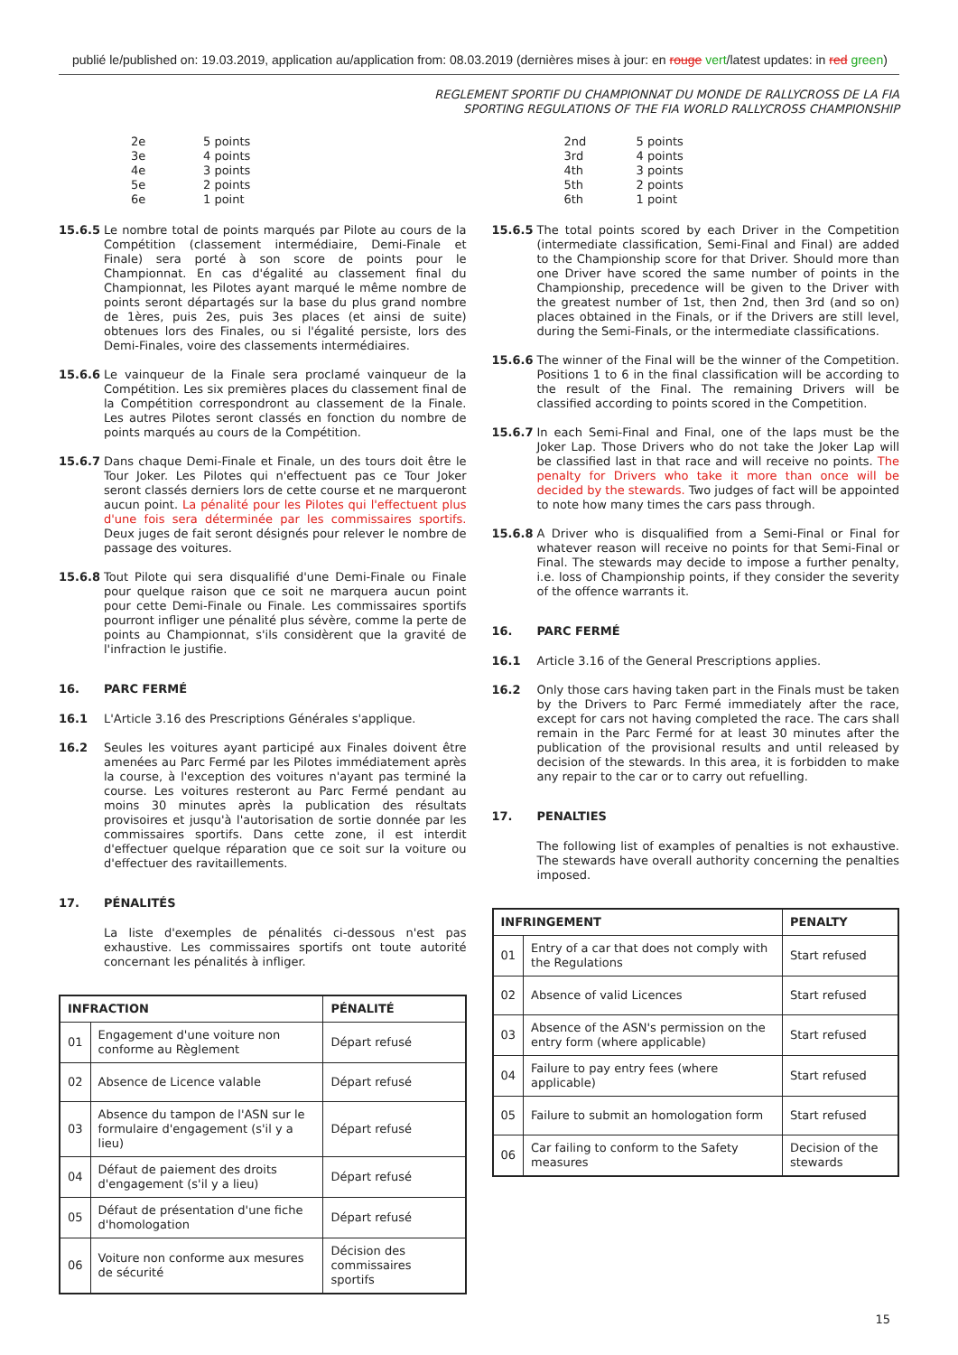publié le/published on: 19.03.2019, application au/application from: 08.03.2019 (dernières mises à jour: en rouge vert/latest updates: in red green)
REGLEMENT SPORTIF DU CHAMPIONNAT DU MONDE DE RALLYCROSS DE LA FIA
SPORTING REGULATIONS OF THE FIA WORLD RALLYCROSS CHAMPIONSHIP
2e 5 points
3e 4 points
4e 3 points
5e 2 points
6e 1 point
15.6.5 Le nombre total de points marqués par Pilote au cours de la Compétition (classement intermédiaire, Demi-Finale et Finale) sera porté à son score de points pour le Championnat. En cas d'égalité au classement final du Championnat, les Pilotes ayant marqué le même nombre de points seront départagés sur la base du plus grand nombre de 1ères, puis 2es, puis 3es places (et ainsi de suite) obtenues lors des Finales, ou si l'égalité persiste, lors des Demi-Finales, voire des classements intermédiaires.
15.6.6 Le vainqueur de la Finale sera proclamé vainqueur de la Compétition. Les six premières places du classement final de la Compétition correspondront au classement de la Finale. Les autres Pilotes seront classés en fonction du nombre de points marqués au cours de la Compétition.
15.6.7 Dans chaque Demi-Finale et Finale, un des tours doit être le Tour Joker. Les Pilotes qui n'effectuent pas ce Tour Joker seront classés derniers lors de cette course et ne marqueront aucun point. La pénalité pour les Pilotes qui l'effectuent plus d'une fois sera déterminée par les commissaires sportifs. Deux juges de fait seront désignés pour relever le nombre de passage des voitures.
15.6.8 Tout Pilote qui sera disqualifié d'une Demi-Finale ou Finale pour quelque raison que ce soit ne marquera aucun point pour cette Demi-Finale ou Finale. Les commissaires sportifs pourront infliger une pénalité plus sévère, comme la perte de points au Championnat, s'ils considèrent que la gravité de l'infraction le justifie.
16. PARC FERMÉ
16.1 L'Article 3.16 des Prescriptions Générales s'applique.
16.2 Seules les voitures ayant participé aux Finales doivent être amenées au Parc Fermé par les Pilotes immédiatement après la course, à l'exception des voitures n'ayant pas terminé la course. Les voitures resteront au Parc Fermé pendant au moins 30 minutes après la publication des résultats provisoires et jusqu'à l'autorisation de sortie donnée par les commissaires sportifs. Dans cette zone, il est interdit d'effectuer quelque réparation que ce soit sur la voiture ou d'effectuer des ravitaillements.
17. PÉNALITÉS
La liste d'exemples de pénalités ci-dessous n'est pas exhaustive. Les commissaires sportifs ont toute autorité concernant les pénalités à infliger.
| INFRACTION | | PÉNALITÉ |
| --- | --- | --- |
| 01 | Engagement d'une voiture non conforme au Règlement | Départ refusé |
| 02 | Absence de Licence valable | Départ refusé |
| 03 | Absence du tampon de l'ASN sur le formulaire d'engagement (s'il y a lieu) | Départ refusé |
| 04 | Défaut de paiement des droits d'engagement (s'il y a lieu) | Départ refusé |
| 05 | Défaut de présentation d'une fiche d'homologation | Départ refusé |
| 06 | Voiture non conforme aux mesures de sécurité | Décision des commissaires sportifs |
2nd 5 points
3rd 4 points
4th 3 points
5th 2 points
6th 1 point
15.6.5 The total points scored by each Driver in the Competition (intermediate classification, Semi-Final and Final) are added to the Championship score for that Driver. Should more than one Driver have scored the same number of points in the Championship, precedence will be given to the Driver with the greatest number of 1st, then 2nd, then 3rd (and so on) places obtained in the Finals, or if the Drivers are still level, during the Semi-Finals, or the intermediate classifications.
15.6.6 The winner of the Final will be the winner of the Competition. Positions 1 to 6 in the final classification will be according to the result of the Final. The remaining Drivers will be classified according to points scored in the Competition.
15.6.7 In each Semi-Final and Final, one of the laps must be the Joker Lap. Those Drivers who do not take the Joker Lap will be classified last in that race and will receive no points. The penalty for Drivers who take it more than once will be decided by the stewards. Two judges of fact will be appointed to note how many times the cars pass through.
15.6.8 A Driver who is disqualified from a Semi-Final or Final for whatever reason will receive no points for that Semi-Final or Final. The stewards may decide to impose a further penalty, i.e. loss of Championship points, if they consider the severity of the offence warrants it.
16. PARC FERMÉ
16.1 Article 3.16 of the General Prescriptions applies.
16.2 Only those cars having taken part in the Finals must be taken by the Drivers to Parc Fermé immediately after the race, except for cars not having completed the race. The cars shall remain in the Parc Fermé for at least 30 minutes after the publication of the provisional results and until released by decision of the stewards. In this area, it is forbidden to make any repair to the car or to carry out refuelling.
17. PENALTIES
The following list of examples of penalties is not exhaustive. The stewards have overall authority concerning the penalties imposed.
| INFRINGEMENT | | PENALTY |
| --- | --- | --- |
| 01 | Entry of a car that does not comply with the Regulations | Start refused |
| 02 | Absence of valid Licences | Start refused |
| 03 | Absence of the ASN's permission on the entry form (where applicable) | Start refused |
| 04 | Failure to pay entry fees (where applicable) | Start refused |
| 05 | Failure to submit an homologation form | Start refused |
| 06 | Car failing to conform to the Safety measures | Decision of the stewards |
15